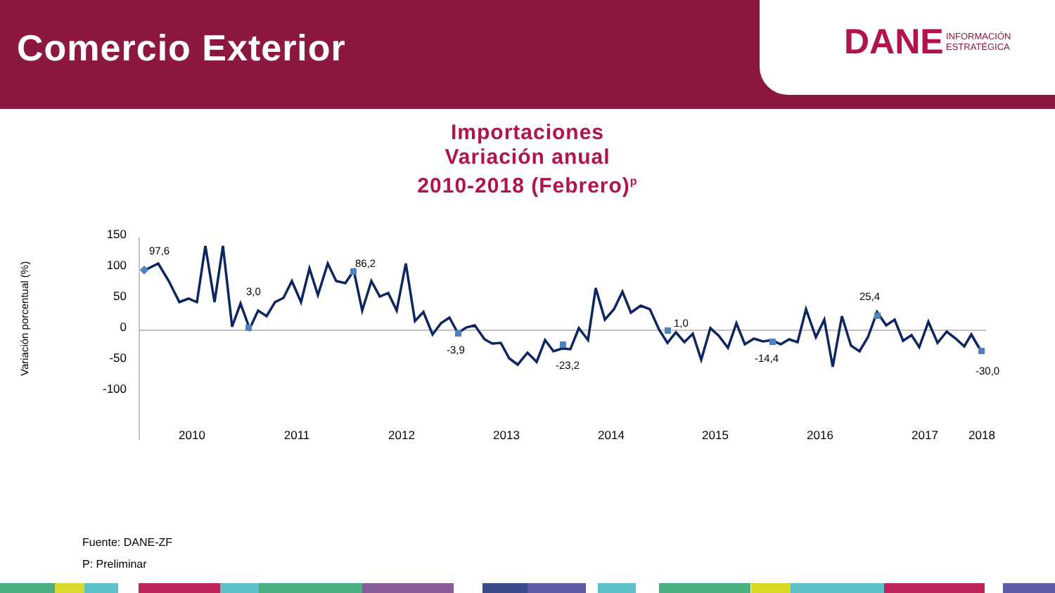Comercio Exterior
DANE
INFORMACIÓN
ESTRATÉGICA
Importaciones
Variación anual
2010-2018 (Febrero)<sup>p</sup>
Variación porcentual (%)
150
100
50
0
-50
-100
97,6
3,0
86,2
-3,9
-23,2
1,0
-14,4
25,4
-30,0
2010
2011
2012
2013
2014
2015
2016
2017
2018
Fuente: DANE-ZF
P: Preliminar